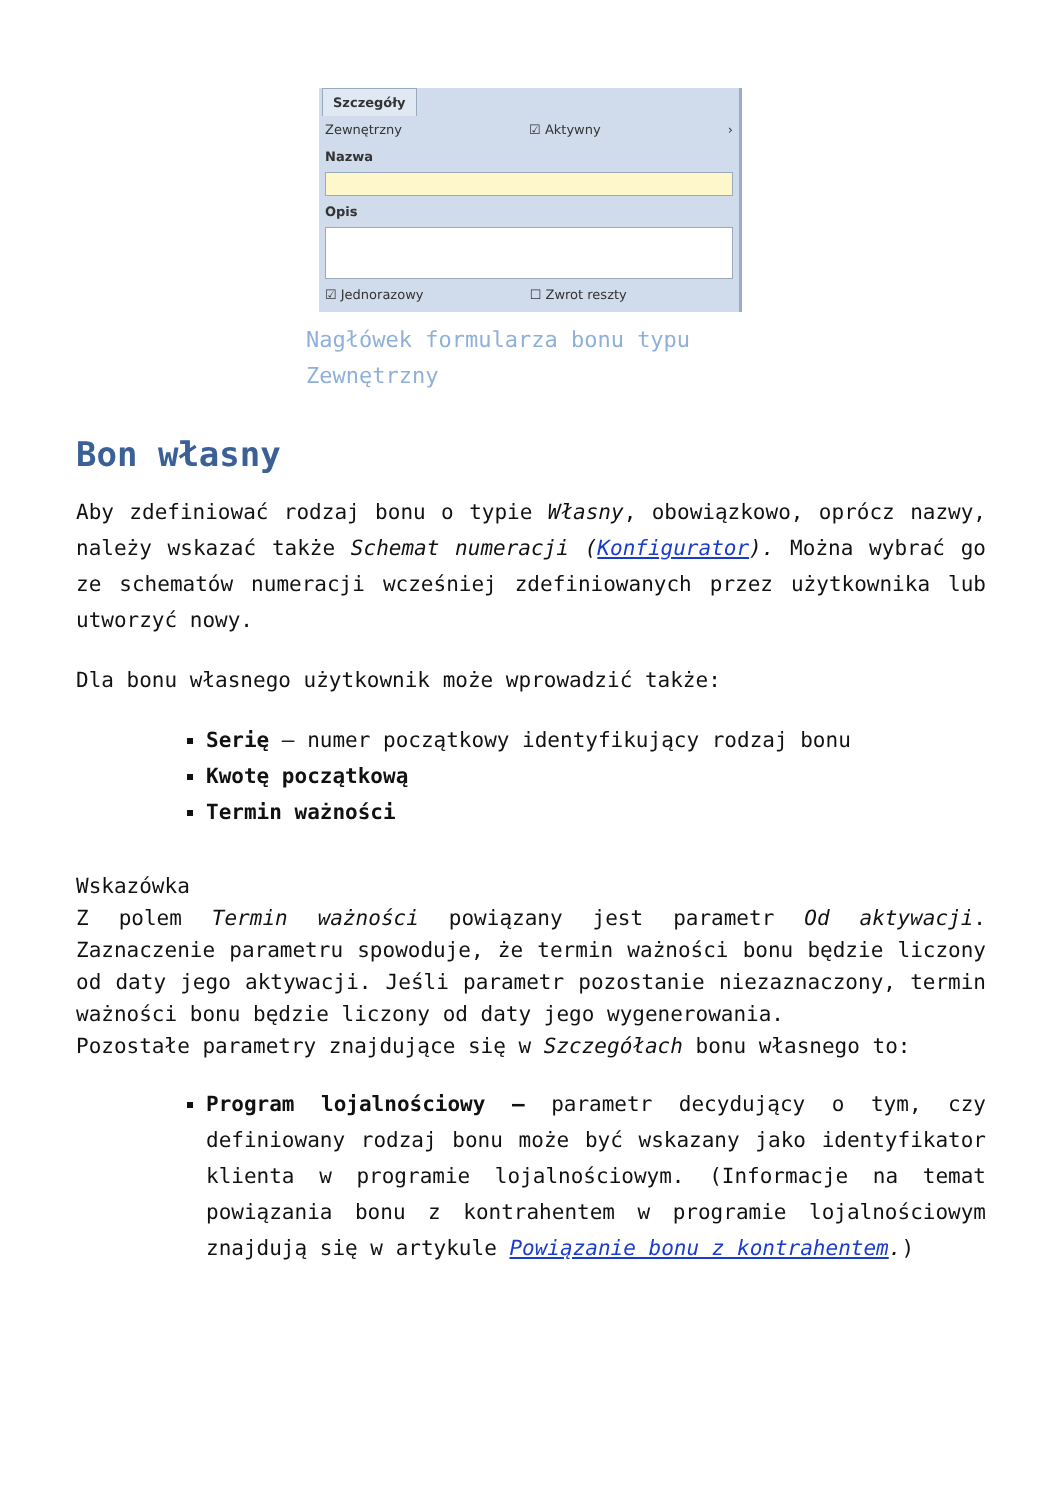Szczegóły
Zewnętrzny ☑ Aktywny ›
Nazwa
Opis
☑ Jednorazowy ☐ Zwrot reszty
Nagłówek formularza bonu typu Zewnętrzny
Bon własny
Aby zdefiniować rodzaj bonu o typie Własny, obowiązkowo, oprócz nazwy, należy wskazać także Schemat numeracji (Konfigurator). Można wybrać go ze schematów numeracji wcześniej zdefiniowanych przez użytkownika lub utworzyć nowy.
Dla bonu własnego użytkownik może wprowadzić także:
Serię – numer początkowy identyfikujący rodzaj bonu
Kwotę początkową
Termin ważności
Wskazówka
Z polem Termin ważności powiązany jest parametr Od aktywacji. Zaznaczenie parametru spowoduje, że termin ważności bonu będzie liczony od daty jego aktywacji. Jeśli parametr pozostanie niezaznaczony, termin ważności bonu będzie liczony od daty jego wygenerowania.
Pozostałe parametry znajdujące się w Szczegółach bonu własnego to:
Program lojalnościowy – parametr decydujący o tym, czy definiowany rodzaj bonu może być wskazany jako identyfikator klienta w programie lojalnościowym. (Informacje na temat powiązania bonu z kontrahentem w programie lojalnościowym znajdują się w artykule Powiązanie bonu z kontrahentem.)